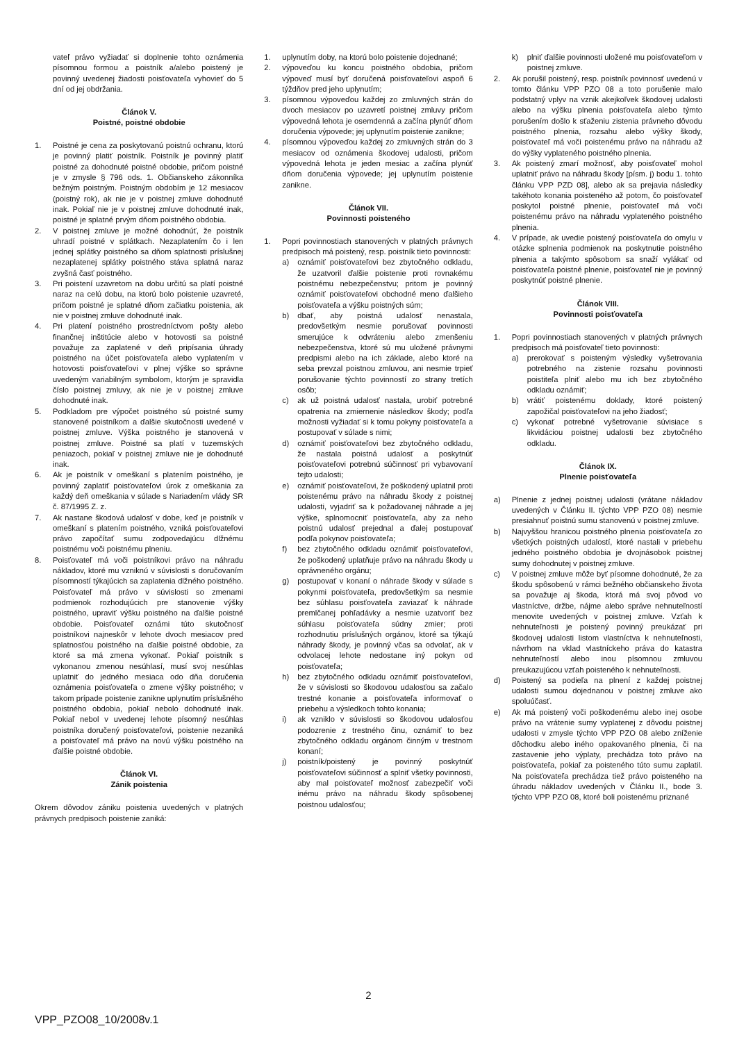vateľ právo vyžiadať si doplnenie tohto oznámenia písomnou formou a poistník a/alebo poistený je povinný uvedenej žiadosti poisťovateľa vyhovieť do 5 dní od jej obdržania.
Článok V.
Poistné, poistné obdobie
1. Poistné je cena za poskytovanú poistnú ochranu, ktorú je povinný platiť poistník. Poistník je povinný platiť poistné za dohodnuté poistné obdobie, pričom poistné je v zmysle § 796 ods. 1. Občianskeho zákonníka bežným poistným. Poistným obdobím je 12 mesiacov (poistný rok), ak nie je v poistnej zmluve dohodnuté inak. Pokiaľ nie je v poistnej zmluve dohodnuté inak, poistné je splatné prvým dňom poistného obdobia.
2. V poistnej zmluve je možné dohodnúť, že poistník uhradí poistné v splátkach. Nezaplatením čo i len jednej splátky poistného sa dňom splatnosti príslušnej nezaplatenej splátky poistného stáva splatná naraz zvyšná časť poistného.
3. Pri poistení uzavretom na dobu určitú sa platí poistné naraz na celú dobu, na ktorú bolo poistenie uzavreté, pričom poistné je splatné dňom začiatku poistenia, ak nie v poistnej zmluve dohodnuté inak.
4. Pri platení poistného prostredníctvom pošty alebo finančnej inštitúcie alebo v hotovosti sa poistné považuje za zaplatené v deň pripísania úhrady poistného na účet poisťovateľa alebo vyplatením v hotovosti poisťovateľovi v plnej výške so správne uvedeným variabilným symbolom, ktorým je spravidla číslo poistnej zmluvy, ak nie je v poistnej zmluve dohodnuté inak.
5. Podkladom pre výpočet poistného sú poistné sumy stanovené poistníkom a ďalšie skutočnosti uvedené v poistnej zmluve. Výška poistného je stanovená v poistnej zmluve. Poistné sa platí v tuzemských peniazoch, pokiaľ v poistnej zmluve nie je dohodnuté inak.
6. Ak je poistník v omeškaní s platením poistného, je povinný zaplatiť poisťovateľovi úrok z omeškania za každý deň omeškania v súlade s Nariadením vlády SR č. 87/1995 Z. z.
7. Ak nastane škodová udalosť v dobe, keď je poistník v omeškaní s platením poistného, vzniká poisťovateľovi právo započítať sumu zodpovedajúcu dlžnému poistnému voči poistnému plneniu.
8. Poisťovateľ má voči poistníkovi právo na náhradu nákladov, ktoré mu vzniknú v súvislosti s doručovaním písomností týkajúcich sa zaplatenia dlžného poistného. Poisťovateľ má právo v súvislosti so zmenami podmienok rozhodujúcich pre stanovenie výšky poistného, upraviť výšku poistného na ďalšie poistné obdobie. Poisťovateľ oznámi túto skutočnosť poistníkovi najneskôr v lehote dvoch mesiacov pred splatnosťou poistného na ďalšie poistné obdobie, za ktoré sa má zmena vykonať. Pokiaľ poistník s vykonanou zmenou nesúhlasí, musí svoj nesúhlas uplatniť do jedného mesiaca odo dňa doručenia oznámenia poisťovateľa o zmene výšky poistného; v takom prípade poistenie zanikne uplynutím príslušného poistného obdobia, pokiaľ nebolo dohodnuté inak. Pokiaľ nebol v uvedenej lehote písomný nesúhlas poistníka doručený poisťovateľovi, poistenie nezaniká a poisťovateľ má právo na novú výšku poistného na ďalšie poistné obdobie.
Článok VI.
Zánik poistenia
Okrem dôvodov zániku poistenia uvedených v platných právnych predpisoch poistenie zaniká:
1. uplynutím doby, na ktorú bolo poistenie dojednané;
2. výpoveďou ku koncu poistného obdobia, pričom výpoveď musí byť doručená poisťovateľovi aspoň 6 týždňov pred jeho uplynutím;
3. písomnou výpoveďou každej zo zmluvných strán do dvoch mesiacov po uzavretí poistnej zmluvy pričom výpovedná lehota je osemdenná a začína plynúť dňom doručenia výpovede; jej uplynutím poistenie zanikne;
4. písomnou výpoveďou každej zo zmluvných strán do 3 mesiacov od oznámenia škodovej udalosti, pričom výpovedná lehota je jeden mesiac a začína plynúť dňom doručenia výpovede; jej uplynutím poistenie zanikne.
Článok VII.
Povinnosti poisteného
1. Popri povinnostiach stanovených v platných právnych predpisoch má poistený, resp. poistník tieto povinnosti:
a) oznámiť poisťovateľovi bez zbytočného odkladu, že uzatvoril ďalšie poistenie proti rovnakému poistnému nebezpečenstvu; pritom je povinný oznámiť poisťovateľovi obchodné meno ďalšieho poisťovateľa a výšku poistných súm;
b) dbať, aby poistná udalosť nenastala, predovšetkým nesmie porušovať povinnosti smerujúce k odvráteniu alebo zmenšeniu nebezpečenstva, ktoré sú mu uložené právnymi predpismi alebo na ich základe, alebo ktoré na seba prevzal poistnou zmluvou, ani nesmie trpieť porušovanie týchto povinností zo strany tretích osôb;
c) ak už poistná udalosť nastala, urobiť potrebné opatrenia na zmiernenie následkov škody; podľa možnosti vyžiadať si k tomu pokyny poisťovateľa a postupovať v súlade s nimi;
d) oznámiť poisťovateľovi bez zbytočného odkladu, že nastala poistná udalosť a poskytnúť poisťovateľovi potrebnú súčinnosť pri vybavovaní tejto udalosti;
e) oznámiť poisťovateľovi, že poškodený uplatnil proti poistenému právo na náhradu škody z poistnej udalosti, vyjadriť sa k požadovanej náhrade a jej výške, splnomocniť poisťovateľa, aby za neho poistnú udalosť prejednal a ďalej postupovať podľa pokynov poisťovateľa;
f) bez zbytočného odkladu oznámiť poisťovateľovi, že poškodený uplatňuje právo na náhradu škody u oprávneného orgánu;
g) postupovať v konaní o náhrade škody v súlade s pokynmi poisťovateľa, predovšetkým sa nesmie bez súhlasu poisťovateľa zaviazať k náhrade premlčanej pohľadávky a nesmie uzatvoriť bez súhlasu poisťovateľa súdny zmier; proti rozhodnutiu príslušných orgánov, ktoré sa týkajú náhrady škody, je povinný včas sa odvolať, ak v odvolacej lehote nedostane iný pokyn od poisťovateľa;
h) bez zbytočného odkladu oznámiť poisťovateľovi, že v súvislosti so škodovou udalosťou sa začalo trestné konanie a poisťovateľa informovať o priebehu a výsledkoch tohto konania;
i) ak vzniklo v súvislosti so škodovou udalosťou podozrenie z trestného činu, oznámiť to bez zbytočného odkladu orgánom činným v trestnom konaní;
j) poistník/poistený je povinný poskytnúť poisťovateľovi súčinnosť a splniť všetky povinnosti, aby mal poisťovateľ možnosť zabezpečiť voči inému právo na náhradu škody spôsobenej poistnou udalosťou;
k) plniť ďalšie povinnosti uložené mu poisťovateľom v poistnej zmluve.
2. Ak porušil poistený, resp. poistník povinnosť uvedenú v tomto článku VPP PZO 08 a toto porušenie malo podstatný vplyv na vznik akejkoľvek škodovej udalosti alebo na výšku plnenia poisťovateľa alebo týmto porušením došlo k sťaženiu zistenia právneho dôvodu poistného plnenia, rozsahu alebo výšky škody, poisťovateľ má voči poistenému právo na náhradu až do výšky vyplateného poistného plnenia.
3. Ak poistený zmarí možnosť, aby poisťovateľ mohol uplatniť právo na náhradu škody [písm. j) bodu 1. tohto článku VPP PZD 08], alebo ak sa prejavia následky takéhoto konania poisteného až potom, čo poisťovateľ poskytol poistné plnenie, poisťovateľ má voči poistenému právo na náhradu vyplateného poistného plnenia.
4. V prípade, ak uvedie poistený poisťovateľa do omylu v otázke splnenia podmienok na poskytnutie poistného plnenia a takýmto spôsobom sa snaží vylákať od poisťovateľa poistné plnenie, poisťovateľ nie je povinný poskytnúť poistné plnenie.
Článok VIII.
Povinnosti poisťovateľa
1. Popri povinnostiach stanovených v platných právnych predpisoch má poisťovateľ tieto povinnosti:
a) prerokovať s poisteným výsledky vyšetrovania potrebného na zistenie rozsahu povinnosti poistiteľa plniť alebo mu ich bez zbytočného odkladu oznámiť;
b) vrátiť poistenému doklady, ktoré poistený zapožičal poisťovateľovi na jeho žiadosť;
c) vykonať potrebné vyšetrovanie súvisiace s likvidáciou poistnej udalosti bez zbytočného odkladu.
Článok IX.
Plnenie poisťovateľa
a) Plnenie z jednej poistnej udalosti (vrátane nákladov uvedených v Článku II. týchto VPP PZO 08) nesmie presiahnuť poistnú sumu stanovenú v poistnej zmluve.
b) Najvyššou hranicou poistného plnenia poisťovateľa zo všetkých poistných udalostí, ktoré nastali v priebehu jedného poistného obdobia je dvojnásobok poistnej sumy dohodnutej v poistnej zmluve.
c) V poistnej zmluve môže byť písomne dohodnuté, že za škodu spôsobenú v rámci bežného občianskeho života sa považuje aj škoda, ktorá má svoj pôvod vo vlastníctve, držbe, nájme alebo správe nehnuteľností menovite uvedených v poistnej zmluve. Vzťah k nehnuteľnosti je poistený povinný preukázať pri škodovej udalosti listom vlastníctva k nehnuteľnosti, návrhom na vklad vlastníckeho práva do katastra nehnuteľností alebo inou písomnou zmluvou preukazujúcou vzťah poisteného k nehnuteľnosti.
d) Poistený sa podieľa na plnení z každej poistnej udalosti sumou dojednanou v poistnej zmluve ako spoluúčasť.
e) Ak má poistený voči poškodenému alebo inej osobe právo na vrátenie sumy vyplatenej z dôvodu poistnej udalosti v zmysle týchto VPP PZO 08 alebo zníženie dôchodku alebo iného opakovaného plnenia, či na zastavenie jeho výplaty, prechádza toto právo na poisťovateľa, pokiaľ za poisteného túto sumu zaplatil. Na poisťovateľa prechádza tiež právo poisteného na úhradu nákladov uvedených v Článku II., bode 3. týchto VPP PZO 08, ktoré boli poistenému priznané
2
VPP_PZO08_10/2008v.1